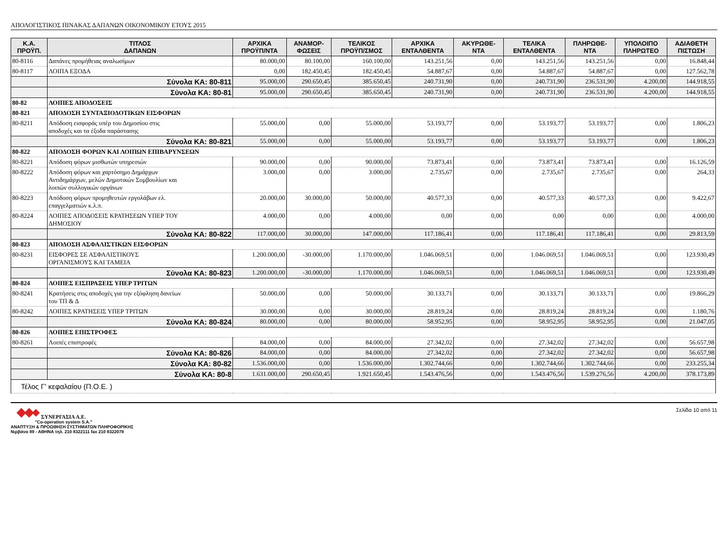ΑΠΟΛΟΓΙΣΤΙΚΟΣ ΠΙΝΑΚΑΣ ΔΑΠΑΝΩΝ ΟΙΚΟΝΟΜΙΚΟΥ ΕΤΟΥΣ 2015
| Κ.Α. ΠΡΟΫΠ. | ΤΙΤΛΟΣ ΔΑΠΑΝΩΝ | ΑΡΧΙΚΑ ΠΡΟΫΠ/ΝΤΑ | ΑΝΑΜΟΡ- ΦΩΣΕΙΣ | ΤΕΛΙΚΟΣ ΠΡΟΫΠ/ΣΜΟΣ | ΑΡΧΙΚΑ ΕΝΤΑΛΘΕΝΤΑ | ΑΚΥΡΩΘΕ- ΝΤΑ | ΤΕΛΙΚΑ ΕΝΤΑΛΘΕΝΤΑ | ΠΛΗΡΩΘΕ- ΝΤΑ | ΥΠΟΛΟΙΠΟ ΠΛΗΡΩΤΕΟ | ΑΔΙΑΘΕΤΗ ΠΙΣΤΩΣΗ |
| --- | --- | --- | --- | --- | --- | --- | --- | --- | --- | --- |
| 80-8116 | Δαπάνες προμήθειας αναλωσίμων | 80.000,00 | 80.100,00 | 160.100,00 | 143.251,56 | 0,00 | 143.251,56 | 143.251,56 | 0,00 | 16.848,44 |
| 80-8117 | ΛΟΙΠΑ ΕΞΟΔΑ | 0,00 | 182.450,45 | 182.450,45 | 54.887,67 | 0,00 | 54.887,67 | 54.887,67 | 0,00 | 127.562,78 |
| | Σύνολα ΚΑ: 80-811 | 95.000,00 | 290.650,45 | 385.650,45 | 240.731,90 | 0,00 | 240.731,90 | 236.531,90 | 4.200,00 | 144.918,55 |
| | Σύνολα ΚΑ: 80-81 | 95.000,00 | 290.650,45 | 385.650,45 | 240.731,90 | 0,00 | 240.731,90 | 236.531,90 | 4.200,00 | 144.918,55 |
| 80-82 | ΛΟΙΠΕΣ ΑΠΟΔΟΣΕΙΣ | | | | | | | | | |
| 80-821 | ΑΠΟΔΟΣΗ ΣΥΝΤΑΞΙΟΔΟΤΙΚΩΝ ΕΙΣΦΟΡΩΝ | | | | | | | | | |
| 80-8211 | Απόδοση εισφοράς υπέρ του Δημοσίου στις αποδοχές και τα έξοδα παράστασης | 55.000,00 | 0,00 | 55.000,00 | 53.193,77 | 0,00 | 53.193,77 | 53.193,77 | 0,00 | 1.806,23 |
| | Σύνολα ΚΑ: 80-821 | 55.000,00 | 0,00 | 55.000,00 | 53.193,77 | 0,00 | 53.193,77 | 53.193,77 | 0,00 | 1.806,23 |
| 80-822 | ΑΠΟΔΟΣΗ ΦΟΡΩΝ ΚΑΙ ΛΟΙΠΩΝ ΕΠΙΒΑΡΥΝΣΕΩΝ | | | | | | | | | |
| 80-8221 | Απόδοση φόρων μισθωτών υπηρεσιών | 90.000,00 | 0,00 | 90.000,00 | 73.873,41 | 0,00 | 73.873,41 | 73.873,41 | 0,00 | 16.126,59 |
| 80-8222 | Απόδοση φόρων και χαρτόσημο Δημάρχων Αντιδημάρχων, μελών Δημοτικών Συμβουλίων και λοιπών συλλογικών οργάνων | 3.000,00 | 0,00 | 3.000,00 | 2.735,67 | 0,00 | 2.735,67 | 2.735,67 | 0,00 | 264,33 |
| 80-8223 | Απόδοση φόρων προμηθευτών εργολάβων ελ. επαγγελματιών κ.λ.π. | 20.000,00 | 30.000,00 | 50.000,00 | 40.577,33 | 0,00 | 40.577,33 | 40.577,33 | 0,00 | 9.422,67 |
| 80-8224 | ΛΟΙΠΕΣ ΑΠΟΔΟΣΕΙΣ ΚΡΑΤΗΣΕΩΝ ΥΠΕΡ ΤΟΥ ΔΗΜΟΣΙΟΥ | 4.000,00 | 0,00 | 4.000,00 | 0,00 | 0,00 | 0,00 | 0,00 | 0,00 | 4.000,00 |
| | Σύνολα ΚΑ: 80-822 | 117.000,00 | 30.000,00 | 147.000,00 | 117.186,41 | 0,00 | 117.186,41 | 117.186,41 | 0,00 | 29.813,59 |
| 80-823 | ΑΠΟΔΟΣΗ ΑΣΦΑΛΙΣΤΙΚΩΝ ΕΙΣΦΟΡΩΝ | | | | | | | | | |
| 80-8231 | ΕΙΣΦΟΡΕΣ ΣΕ ΑΣΦΑΛΙΣΤΙΚΟΥΣ ΟΡΓΑΝΙΣΜΟΥΣ ΚΑΙ ΤΑΜΕΙΑ | 1.200.000,00 | -30.000,00 | 1.170.000,00 | 1.046.069,51 | 0,00 | 1.046.069,51 | 1.046.069,51 | 0,00 | 123.930,49 |
| | Σύνολα ΚΑ: 80-823 | 1.200.000,00 | -30.000,00 | 1.170.000,00 | 1.046.069,51 | 0,00 | 1.046.069,51 | 1.046.069,51 | 0,00 | 123.930,49 |
| 80-824 | ΛΟΙΠΕΣ ΕΙΣΠΡΑΞΕΙΣ ΥΠΕΡ ΤΡΙΤΩΝ | | | | | | | | | |
| 80-8241 | Κρατήσεις στις αποδοχές για την εξόφληση δανείων του ΤΠ & Δ | 50.000,00 | 0,00 | 50.000,00 | 30.133,71 | 0,00 | 30.133,71 | 30.133,71 | 0,00 | 19.866,29 |
| 80-8242 | ΛΟΙΠΕΣ ΚΡΑΤΗΣΕΙΣ ΥΠΕΡ ΤΡΙΤΩΝ | 30.000,00 | 0,00 | 30.000,00 | 28.819,24 | 0,00 | 28.819,24 | 28.819,24 | 0,00 | 1.180,76 |
| | Σύνολα ΚΑ: 80-824 | 80.000,00 | 0,00 | 80.000,00 | 58.952,95 | 0,00 | 58.952,95 | 58.952,95 | 0,00 | 21.047,05 |
| 80-826 | ΛΟΙΠΕΣ ΕΠΙΣΤΡΟΦΕΣ | | | | | | | | | |
| 80-8261 | Λοιπές επιστροφές | 84.000,00 | 0,00 | 84.000,00 | 27.342,02 | 0,00 | 27.342,02 | 27.342,02 | 0,00 | 56.657,98 |
| | Σύνολα ΚΑ: 80-826 | 84.000,00 | 0,00 | 84.000,00 | 27.342,02 | 0,00 | 27.342,02 | 27.342,02 | 0,00 | 56.657,98 |
| | Σύνολα ΚΑ: 80-82 | 1.536.000,00 | 0,00 | 1.536.000,00 | 1.302.744,66 | 0,00 | 1.302.744,66 | 1.302.744,66 | 0,00 | 233.255,34 |
| | Σύνολα ΚΑ: 80-8 | 1.631.000,00 | 290.650,45 | 1.921.650,45 | 1.543.476,56 | 0,00 | 1.543.476,56 | 1.539.276,56 | 4.200,00 | 378.173,89 |
| Τέλος Γ' κεφαλαίου (Π.Ο.Ε. ) | | | | | | | | | | |
ΣΥΝΕΡΓΑΣΙΑ Α.Ε.
"Co-operation system S.A."
ΑΝΑΠΤΥΞΗ & ΠΡΟΩΘΗΣΗ ΣΥΣΤΗΜΑΤΩΝ ΠΛΗΡΟΦΟΡΙΚΗΣ
Νιρβάνα 89 - ΑΘΗΝΑ τηλ. 210 8322111 fax 210 8322078
Σελίδα 10 από 11